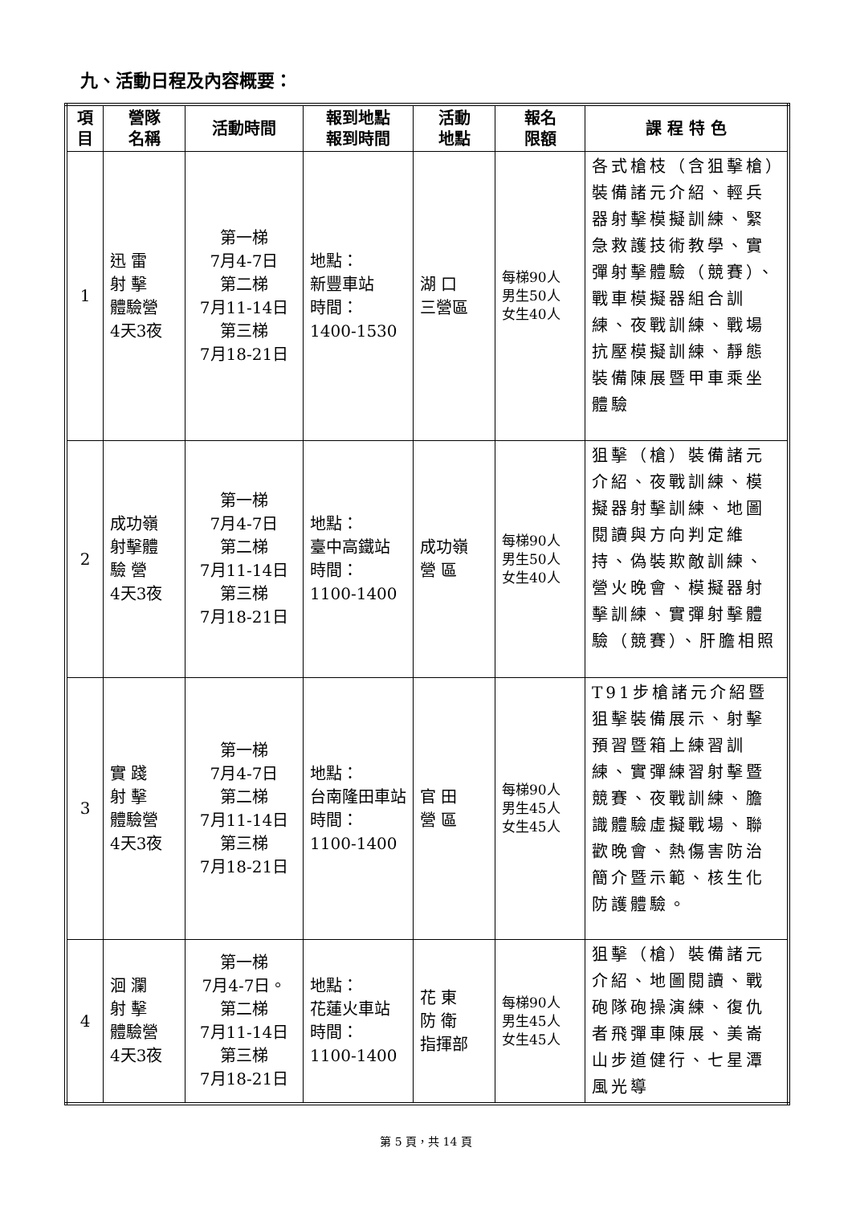九、活動日程及內容概要：
| 項 目 | 營隊 名稱 | 活動時間 | 報到地點 報到時間 | 活動 地點 | 報名 限額 | 課 程 特 色 |
| --- | --- | --- | --- | --- | --- | --- |
| 1 | 迅 雷 射 擊 體驗營 4天3夜 | 第一梯 7月4-7日 第二梯 7月11-14日 第三梯 7月18-21日 | 地點： 新豐車站 時間： 1400-1530 | 湖 口 三營區 | 每梯90人 男生50人 女生40人 | 各式槍枝（含狙擊槍）裝備諸元介紹、輕兵器射擊模擬訓練、緊急救護技術教學、實彈射擊體驗（競賽）、戰車模擬器組合訓練、夜戰訓練、戰場抗壓模擬訓練、靜態裝備陳展暨甲車乘坐體驗 |
| 2 | 成功嶺 射擊體 驗 營 4天3夜 | 第一梯 7月4-7日 第二梯 7月11-14日 第三梯 7月18-21日 | 地點： 臺中高鐵站 時間： 1100-1400 | 成功嶺 營 區 | 每梯90人 男生50人 女生40人 | 狙擊（槍）裝備諸元介紹、夜戰訓練、模擬器射擊訓練、地圖閱讀與方向判定維持、偽裝欺敵訓練、營火晚會、模擬器射擊訓練、實彈射擊體驗（競賽）、肝膽相照 |
| 3 | 實 踐 射 擊 體驗營 4天3夜 | 第一梯 7月4-7日 第二梯 7月11-14日 第三梯 7月18-21日 | 地點： 台南隆田車站 時間： 1100-1400 | 官 田 營 區 | 每梯90人 男生45人 女生45人 | T91步槍諸元介紹暨狙擊裝備展示、射擊預習暨箱上練習訓練、實彈練習射擊暨競賽、夜戰訓練、膽識體驗虛擬戰場、聯歡晚會、熱傷害防治簡介暨示範、核生化防護體驗。 |
| 4 | 洄 瀾 射 擊 體驗營 4天3夜 | 第一梯 7月4-7日。 第二梯 7月11-14日 第三梯 7月18-21日 | 地點： 花蓮火車站 時間： 1100-1400 | 花 東 防 衛 指揮部 | 每梯90人 男生45人 女生45人 | 狙擊（槍）裝備諸元介紹、地圖閱讀、戰砲隊砲操演練、復仇者飛彈車陳展、美崙山步道健行、七星潭風光導 |
第 5 頁，共 14 頁